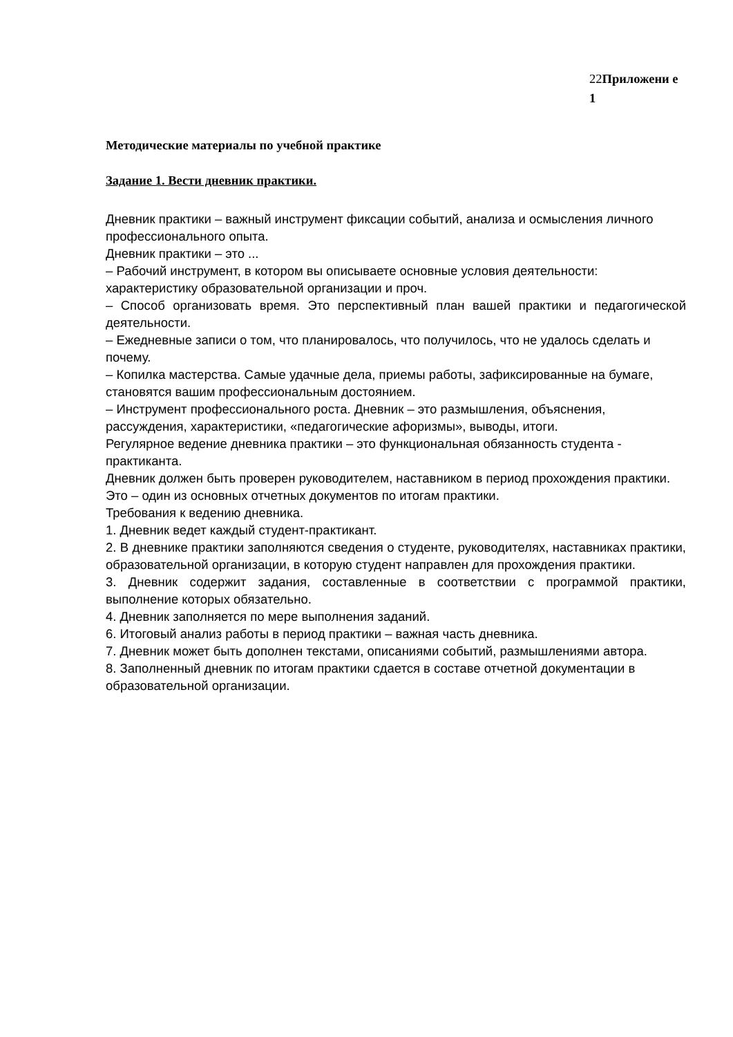22Приложени е 1
Методические материалы по учебной практике
Задание 1. Вести дневник практики.
Дневник практики – важный инструмент фиксации событий, анализа и осмысления личного профессионального опыта.
Дневник практики – это ...
– Рабочий инструмент, в котором вы описываете основные условия деятельности: характеристику образовательной организации и проч.
– Способ организовать время. Это перспективный план вашей практики и педагогической деятельности.
– Ежедневные записи о том, что планировалось, что получилось, что не удалось сделать и почему.
– Копилка мастерства. Самые удачные дела, приемы работы, зафиксированные на бумаге, становятся вашим профессиональным достоянием.
– Инструмент профессионального роста. Дневник – это размышления, объяснения, рассуждения, характеристики, «педагогические афоризмы», выводы, итоги.
Регулярное ведение дневника практики – это функциональная обязанность студента - практиканта.
Дневник должен быть проверен руководителем, наставником в период прохождения практики. Это – один из основных отчетных документов по итогам практики.
Требования к ведению дневника.
1. Дневник ведет каждый студент-практикант.
2. В дневнике практики заполняются сведения о студенте, руководителях, наставниках практики, образовательной организации, в которую студент направлен для прохождения практики.
3. Дневник содержит задания, составленные в соответствии с программой практики, выполнение которых обязательно.
4. Дневник заполняется по мере выполнения заданий.
6. Итоговый анализ работы в период практики – важная часть дневника.
7. Дневник может быть дополнен текстами, описаниями событий, размышлениями автора.
8. Заполненный дневник по итогам практики сдается в составе отчетной документации в образовательной организации.